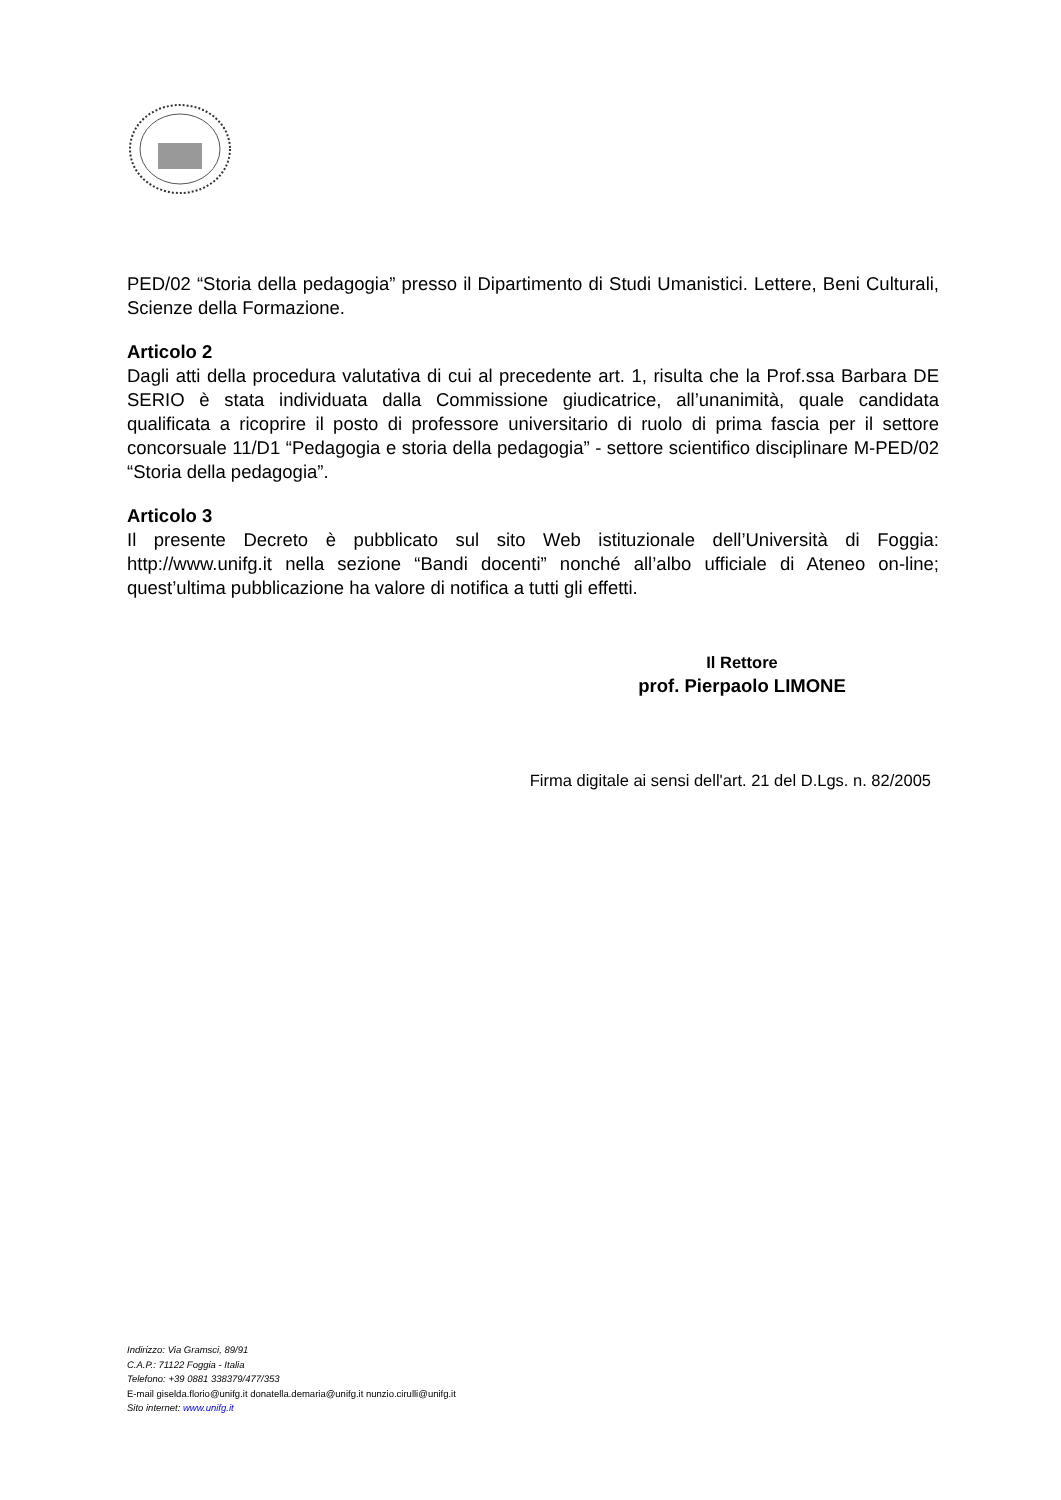PED/02 “Storia della pedagogia” presso il Dipartimento di Studi Umanistici. Lettere, Beni Culturali, Scienze della Formazione.
Articolo 2
Dagli atti della procedura valutativa di cui al precedente art. 1, risulta che la Prof.ssa Barbara DE SERIO è stata individuata dalla Commissione giudicatrice, all’unanimità, quale candidata qualificata a ricoprire il posto di professore universitario di ruolo di prima fascia per il settore concorsuale 11/D1 “Pedagogia e storia della pedagogia” - settore scientifico disciplinare M-PED/02 “Storia della pedagogia”.
Articolo 3
Il presente Decreto è pubblicato sul sito Web istituzionale dell’Università di Foggia: http://www.unifg.it nella sezione “Bandi docenti” nonché all’albo ufficiale di Ateneo on-line; quest’ultima pubblicazione ha valore di notifica a tutti gli effetti.
Il Rettore
prof. Pierpaolo LIMONE
Firma digitale ai sensi dell'art. 21 del D.Lgs. n. 82/2005
Indirizzo: Via Gramsci, 89/91
C.A.P.: 71122 Foggia - Italia
Telefono: +39 0881 338379/477/353
E-mail giselda.florio@unifg.it donatella.demaria@unifg.it nunzio.cirulli@unifg.it
Sito internet: www.unifg.it